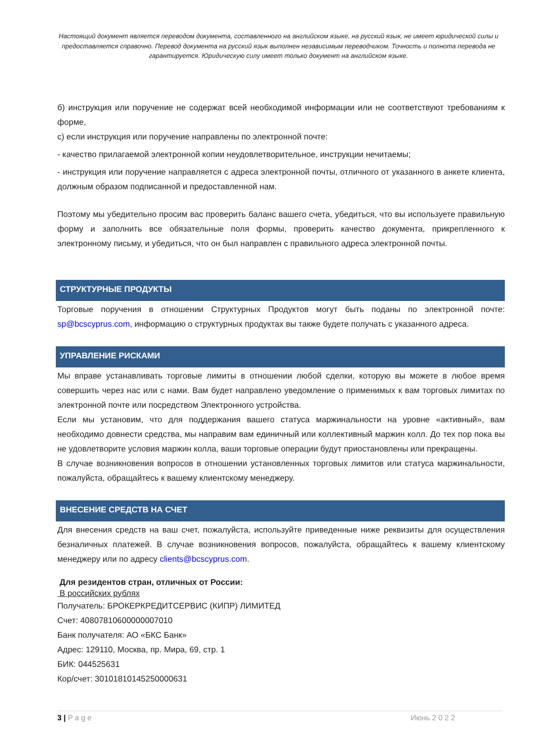Настоящий документ является переводом документа, составленного на английском языке, на русский язык, не имеет юридической силы и предоставляется справочно. Перевод документа на русский язык выполнен независимым переводчиком. Точность и полнота перевода не гарантируется. Юридическую силу имеет только документ на английском языке.
б) инструкция или поручение не содержат всей необходимой информации или не соответствуют требованиям к форме,
с) если инструкция или поручение направлены по электронной почте:
- качество прилагаемой электронной копии неудовлетворительное, инструкции нечитаемы;
- инструкция или поручение направляется с адреса электронной почты, отличного от указанного в анкете клиента, должным образом подписанной и предоставленной нам.
Поэтому мы убедительно просим вас проверить баланс вашего счета, убедиться, что вы используете правильную форму и заполнить все обязательные поля формы, проверить качество документа, прикрепленного к электронному письму, и убедиться, что он был направлен с правильного адреса электронной почты.
СТРУКТУРНЫЕ ПРОДУКТЫ
Торговые поручения в отношении Структурных Продуктов могут быть поданы по электронной почте: sp@bcscyprus.com, информацию о структурных продуктах вы также будете получать с указанного адреса.
УПРАВЛЕНИЕ РИСКАМИ
Мы вправе устанавливать торговые лимиты в отношении любой сделки, которую вы можете в любое время совершить через нас или с нами. Вам будет направлено уведомление о применимых к вам торговых лимитах по электронной почте или посредством Электронного устройства.
Если мы установим, что для поддержания вашего статуса маржинальности на уровне «активный», вам необходимо довнести средства, мы направим вам единичный или коллективный маржин колл. До тех пор пока вы не удовлетворите условия маржин колла, ваши торговые операции будут приостановлены или прекращены.
В случае возникновения вопросов в отношении установленных торговых лимитов или статуса маржинальности, пожалуйста, обращайтесь к вашему клиентскому менеджеру.
ВНЕСЕНИЕ СРЕДСТВ НА СЧЕТ
Для внесения средств на ваш счет, пожалуйста, используйте приведенные ниже реквизиты для осуществления безналичных платежей. В случае возникновения вопросов, пожалуйста, обращайтесь к вашему клиентскому менеджеру или по адресу clients@bcscyprus.com.
Для резидентов стран, отличных от России:
В российских рублях
Получатель: БРОКЕРКРЕДИТСЕРВИС (КИПР) ЛИМИТЕД
Счет: 40807810600000007010
Банк получателя: АО «БКС Банк»
Адрес: 129110, Москва, пр. Мира, 69, стр. 1
БИК: 044525631
Кор/счет: 30101810145250000631
3 | P a g e Июнь 2 0 2 2